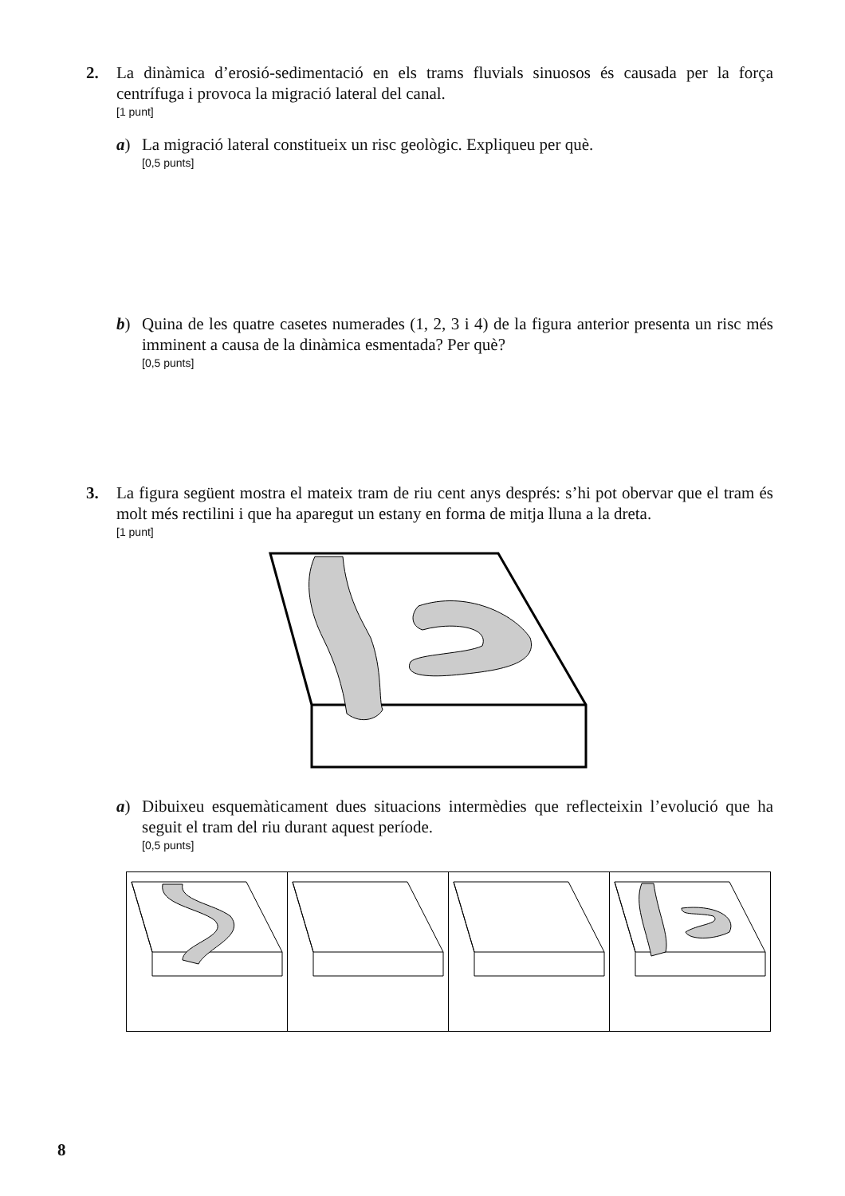2.
La dinàmica d’erosió-sedimentació en els trams fluvials sinuosos és causada per la força centrífuga i provoca la migració lateral del canal.
[1 punt]
a) La migració lateral constitueix un risc geològic. Expliqueu per què.
[0,5 punts]
b) Quina de les quatre casetes numerades (1, 2, 3 i 4) de la figura anterior presenta un risc més imminent a causa de la dinàmica esmentada? Per què?
[0,5 punts]
3.
La figura següent mostra el mateix tram de riu cent anys després: s’hi pot obervar que el tram és molt més rectilini i que ha aparegut un estany en forma de mitja lluna a la dreta.
[1 punt]
a) Dibuixeu esquemàticament dues situacions intermèdies que reflecteixin l’evolució que ha seguit el tram del riu durant aquest període.
[0,5 punts]
8